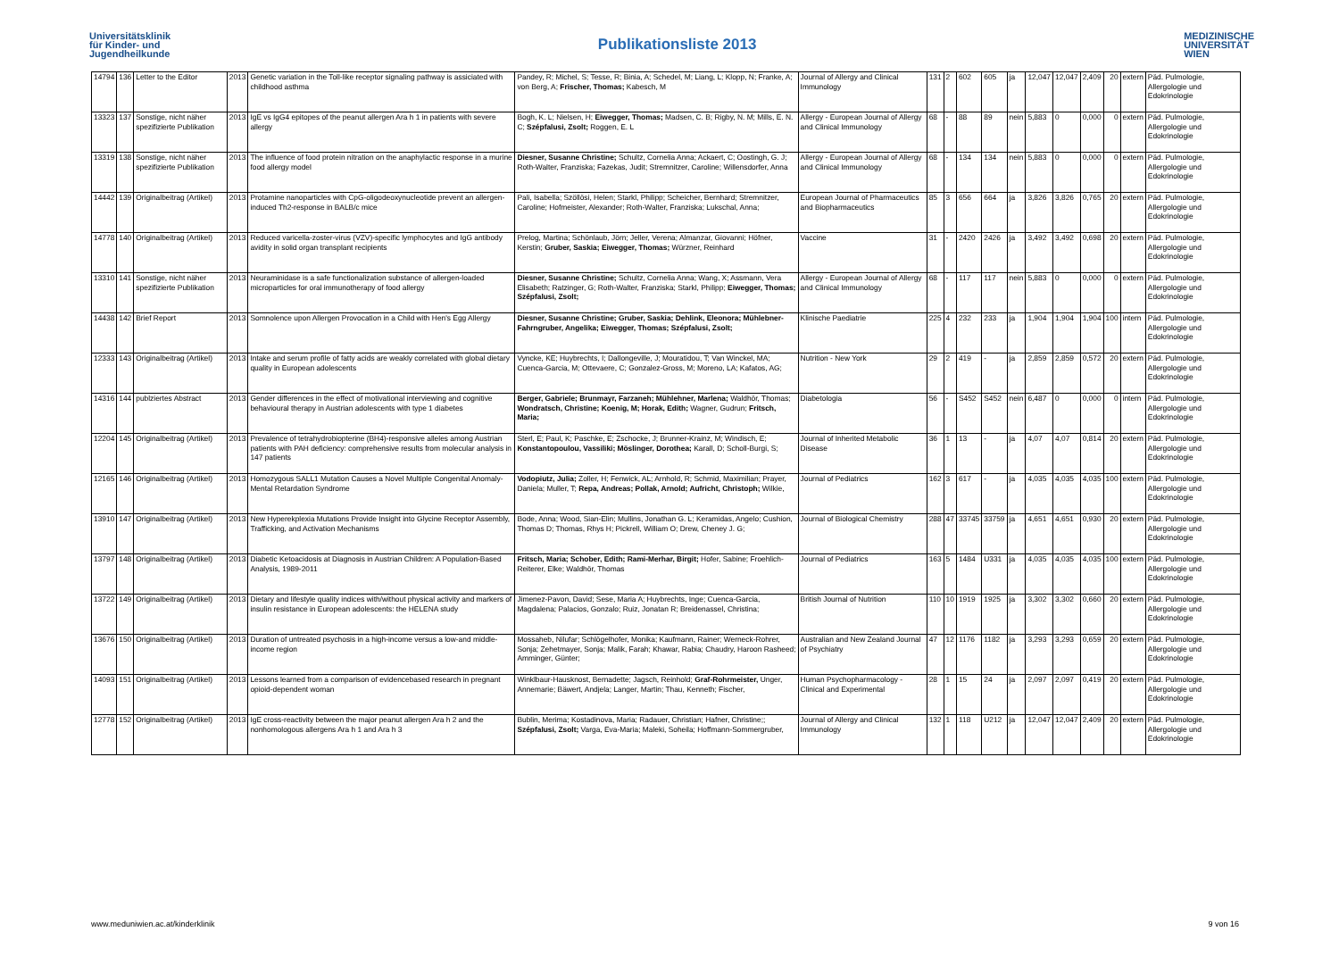Universitätsklinik
für Kinder- und
Jugendheilkunde
Publikationsliste 2013
MEDIZINISCHE
UNIVERSITÄT
WIEN
| 14794 | 136 | Letter to the Editor | 2013 | Genetic variation in the Toll-like receptor signaling pathway is assiciated with childhood asthma | Pandey, R; Michel, S; Tesse, R; Binia, A; Schedel, M; Liang, L; Klopp, N; Franke, A; von Berg, A; Frischer, Thomas; Kabesch, M | Journal of Allergy and Clinical Immunology | 131 | 2 | 602 | 605 | ja | 12,047 | 12,047 | 2,409 | 20 | extern | Päd. Pulmologie, Allergologie und Edokrinologie |
| 13323 | 137 | Sonstige, nicht näher spezifizierte Publikation | 2013 | IgE vs IgG4 epitopes of the peanut allergen Ara h 1 in patients with severe allergy | Bogh, K. L; Nielsen, H; Eiwegger, Thomas; Madsen, C. B; Rigby, N. M; Mills, E. N. C; Szépfalusi, Zsolt; Roggen, E. L | Allergy - European Journal of Allergy and Clinical Immunology | 68 | - | 88 | 89 | nein | 5,883 | 0 | 0,000 | 0 | extern | Päd. Pulmologie, Allergologie und Edokrinologie |
| 13319 | 138 | Sonstige, nicht näher spezifizierte Publikation | 2013 | The influence of food protein nitration on the anaphylactic response in a murine food allergy model | Diesner, Susanne Christine; Schultz, Cornelia Anna; Ackaert, C; Oostingh, G. J; Roth-Walter, Franziska; Fazekas, Judit; Stremnitzer, Caroline; Willensdorfer, Anna | Allergy - European Journal of Allergy and Clinical Immunology | 68 | - | 134 | 134 | nein | 5,883 | 0 | 0,000 | 0 | extern | Päd. Pulmologie, Allergologie und Edokrinologie |
| 14442 | 139 | Originalbeitrag (Artikel) | 2013 | Protamine nanoparticles with CpG-oligodeoxynucleotide prevent an allergen-induced Th2-response in BALB/c mice | Pali, Isabella; Szöllösi, Helen; Starkl, Philipp; Scheicher, Bernhard; Stremnitzer, Caroline; Hofmeister, Alexander; Roth-Walter, Franziska; Lukschal, Anna; | European Journal of Pharmaceutics and Biopharmaceutics | 85 | 3 | 656 | 664 | ja | 3,826 | 3,826 | 0,765 | 20 | extern | Päd. Pulmologie, Allergologie und Edokrinologie |
| 14778 | 140 | Originalbeitrag (Artikel) | 2013 | Reduced varicella-zoster-virus (VZV)-specific lymphocytes and IgG antibody avidity in solid organ transplant recipients | Prelog, Martina; Schönlaub, Jörn; Jeller, Verena; Almanzar, Giovanni; Höfner, Kerstin; Gruber, Saskia; Eiwegger, Thomas; Würzner, Reinhard | Vaccine | 31 | - | 2420 | 2426 | ja | 3,492 | 3,492 | 0,698 | 20 | extern | Päd. Pulmologie, Allergologie und Edokrinologie |
| 13310 | 141 | Sonstige, nicht näher spezifizierte Publikation | 2013 | Neuraminidase is a safe functionalization substance of allergen-loaded microparticles for oral immunotherapy of food allergy | Diesner, Susanne Christine; Schultz, Cornelia Anna; Wang, X; Assmann, Vera Elisabeth; Ratzinger, G; Roth-Walter, Franziska; Starkl, Philipp; Eiwegger, Thomas; Szépfalusi, Zsolt; | Allergy - European Journal of Allergy and Clinical Immunology | 68 | - | 117 | 117 | nein | 5,883 | 0 | 0,000 | 0 | extern | Päd. Pulmologie, Allergologie und Edokrinologie |
| 14438 | 142 | Brief Report | 2013 | Somnolence upon Allergen Provocation in a Child with Hen's Egg Allergy | Diesner, Susanne Christine; Gruber, Saskia; Dehlink, Eleonora; Mühlebner-Fahrngruber, Angelika; Eiwegger, Thomas; Szépfalusi, Zsolt; | Klinische Paediatrie | 225 | 4 | 232 | 233 | ja | 1,904 | 1,904 | 1,904 | 100 | intern | Päd. Pulmologie, Allergologie und Edokrinologie |
| 12333 | 143 | Originalbeitrag (Artikel) | 2013 | Intake and serum profile of fatty acids are weakly correlated with global dietary quality in European adolescents | Vyncke, KE; Huybrechts, I; Dallongeville, J; Mouratidou, T; Van Winckel, MA; Cuenca-Garcia, M; Ottevaere, C; Gonzalez-Gross, M; Moreno, LA; Kafatos, AG; | Nutrition - New York | 29 | 2 | 419 | - | ja | 2,859 | 2,859 | 0,572 | 20 | extern | Päd. Pulmologie, Allergologie und Edokrinologie |
| 14316 | 144 | publziertes Abstract | 2013 | Gender differences in the effect of motivational interviewing and cognitive behavioural therapy in Austrian adolescents with type 1 diabetes | Berger, Gabriele; Brunmayr, Farzaneh; Mühlehner, Marlena; Waldhör, Thomas; Wondratsch, Christine; Koenig, M; Horak, Edith; Wagner, Gudrun; Fritsch, Maria; | Diabetologia | 56 | - | S452 | S452 | nein | 6,487 | 0 | 0,000 | 0 | intern | Päd. Pulmologie, Allergologie und Edokrinologie |
| 12204 | 145 | Originalbeitrag (Artikel) | 2013 | Prevalence of tetrahydrobiopterine (BH4)-responsive alleles among Austrian patients with PAH deficiency: comprehensive results from molecular analysis in 147 patients | Sterl, E; Paul, K; Paschke, E; Zschocke, J; Brunner-Krainz, M; Windisch, E; Konstantopoulou, Vassiliki; Möslinger, Dorothea; Karall, D; Scholl-Burgi, S; | Journal of Inherited Metabolic Disease | 36 | 1 | 13 | - | ja | 4,07 | 4,07 | 0,814 | 20 | extern | Päd. Pulmologie, Allergologie und Edokrinologie |
| 12165 | 146 | Originalbeitrag (Artikel) | 2013 | Homozygous SALL1 Mutation Causes a Novel Multiple Congenital Anomaly-Mental Retardation Syndrome | Vodopiutz, Julia; Zoller, H; Fenwick, AL; Arnhold, R; Schmid, Maximilian; Prayer, Daniela; Muller, T; Repa, Andreas; Pollak, Arnold; Aufricht, Christoph; Wilkie, | Journal of Pediatrics | 162 | 3 | 617 | - | ja | 4,035 | 4,035 | 4,035 | 100 | extern | Päd. Pulmologie, Allergologie und Edokrinologie |
| 13910 | 147 | Originalbeitrag (Artikel) | 2013 | New Hyperekplexia Mutations Provide Insight into Glycine Receptor Assembly, Trafficking, and Activation Mechanisms | Bode, Anna; Wood, Sian-Elin; Mullins, Jonathan G. L; Keramidas, Angelo; Cushion, Thomas D; Thomas, Rhys H; Pickrell, William O; Drew, Cheney J. G; | Journal of Biological Chemistry | 288 | 47 | 33745 | 33759 | ja | 4,651 | 4,651 | 0,930 | 20 | extern | Päd. Pulmologie, Allergologie und Edokrinologie |
| 13797 | 148 | Originalbeitrag (Artikel) | 2013 | Diabetic Ketoacidosis at Diagnosis in Austrian Children: A Population-Based Analysis, 1989-2011 | Fritsch, Maria; Schober, Edith; Rami-Merhar, Birgit; Hofer, Sabine; Froehlich-Reiterer, Elke; Waldhör, Thomas | Journal of Pediatrics | 163 | 5 | 1484 | U331 | ja | 4,035 | 4,035 | 4,035 | 100 | extern | Päd. Pulmologie, Allergologie und Edokrinologie |
| 13722 | 149 | Originalbeitrag (Artikel) | 2013 | Dietary and lifestyle quality indices with/without physical activity and markers of insulin resistance in European adolescents: the HELENA study | Jimenez-Pavon, David; Sese, Maria A; Huybrechts, Inge; Cuenca-Garcia, Magdalena; Palacios, Gonzalo; Ruiz, Jonatan R; Breidenassel, Christina; | British Journal of Nutrition | 110 | 10 | 1919 | 1925 | ja | 3,302 | 3,302 | 0,660 | 20 | extern | Päd. Pulmologie, Allergologie und Edokrinologie |
| 13676 | 150 | Originalbeitrag (Artikel) | 2013 | Duration of untreated psychosis in a high-income versus a low-and middle-income region | Mossaheb, Nilufar; Schlögelhofer, Monika; Kaufmann, Rainer; Werneck-Rohrer, Sonja; Zehetmayer, Sonja; Malik, Farah; Khawar, Rabia; Chaudry, Haroon Rasheed; Amminger, Günter; | Australian and New Zealand Journal of Psychiatry | 47 | 12 | 1176 | 1182 | ja | 3,293 | 3,293 | 0,659 | 20 | extern | Päd. Pulmologie, Allergologie und Edokrinologie |
| 14093 | 151 | Originalbeitrag (Artikel) | 2013 | Lessons learned from a comparison of evidencebased research in pregnant opioid-dependent woman | Winklbaur-Hausknost, Bernadette; Jagsch, Reinhold; Graf-Rohrmeister, Unger, Annemarie; Bäwert, Andjela; Langer, Martin; Thau, Kenneth; Fischer, | Human Psychopharmacology - Clinical and Experimental | 28 | 1 | 15 | 24 | ja | 2,097 | 2,097 | 0,419 | 20 | extern | Päd. Pulmologie, Allergologie und Edokrinologie |
| 12778 | 152 | Originalbeitrag (Artikel) | 2013 | IgE cross-reactivity between the major peanut allergen Ara h 2 and the nonhomologous allergens Ara h 1 and Ara h 3 | Bublin, Merima; Kostadinova, Maria; Radauer, Christian; Hafner, Christine;; Szépfalusi, Zsolt; Varga, Eva-Maria; Maleki, Soheila; Hoffmann-Sommergruber, | Journal of Allergy and Clinical Immunology | 132 | 1 | 118 | U212 | ja | 12,047 | 12,047 | 2,409 | 20 | extern | Päd. Pulmologie, Allergologie und Edokrinologie |
www.meduniwien.ac.at/kinderklinik 9 von 16